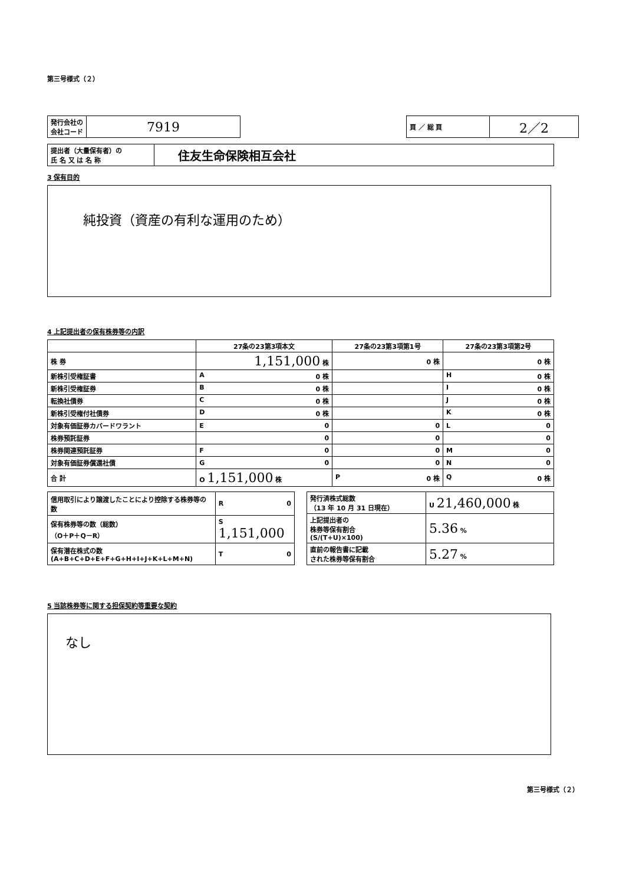第三号様式（２）
| 発行会社の 会社コード | 7919 |
| 頁 ／ 総 頁 | 2／2 |
| 提出者（大量保有者）の 氏 名 又 は 名 称 | 住友生命保険相互会社 |
3 保有目的
純投資（資産の有利な運用のため）
4 上記提出者の保有株券等の内訳
| | 27条の23第3項本文 | 27条の23第3項第1号 | 27条の23第3項第2号 |
| --- | --- | --- | --- |
| 株 券 | 1,151,000 株 | 0 株 | 0 株 |
| 新株引受権証書 | A 0 株 | | H 0 株 |
| 新株引受権証券 | B 0 株 | | I 0 株 |
| 転換社債券 | C 0 株 | | J 0 株 |
| 新株引受権付社債券 | D 0 株 | | K 0 株 |
| 対象有価証券カバードワラント | E 0 | 0 | L 0 |
| 株券預託証券 | 0 | 0 | 0 |
| 株券関連預託証券 | F 0 | 0 | M 0 |
| 対象有価証券償還社債 | G 0 | 0 | N 0 |
| 合 計 | O 1,151,000 株 | P 0 株 | Q 0 株 |
| 信用取引により譲渡したことにより控除する株券等の数 | R 0 |
| 保有株券等の数（総数） （O＋P＋Q－R） | S 1,151,000 |
| 保有潜在株式の数 (A+B+C+D+E+F+G+H+I+J+K+L+M+N) | T 0 |
| 発行済株式総数 （13 年 10 月 31 日現在） | U 21,460,000 株 |
| 上記提出者の 株券等保有割合 (S/(T+U)×100) | 5.36 % |
| 直前の報告書に記載 された株券等保有割合 | 5.27 % |
5 当該株券等に関する担保契約等重要な契約
なし
第三号様式（２）